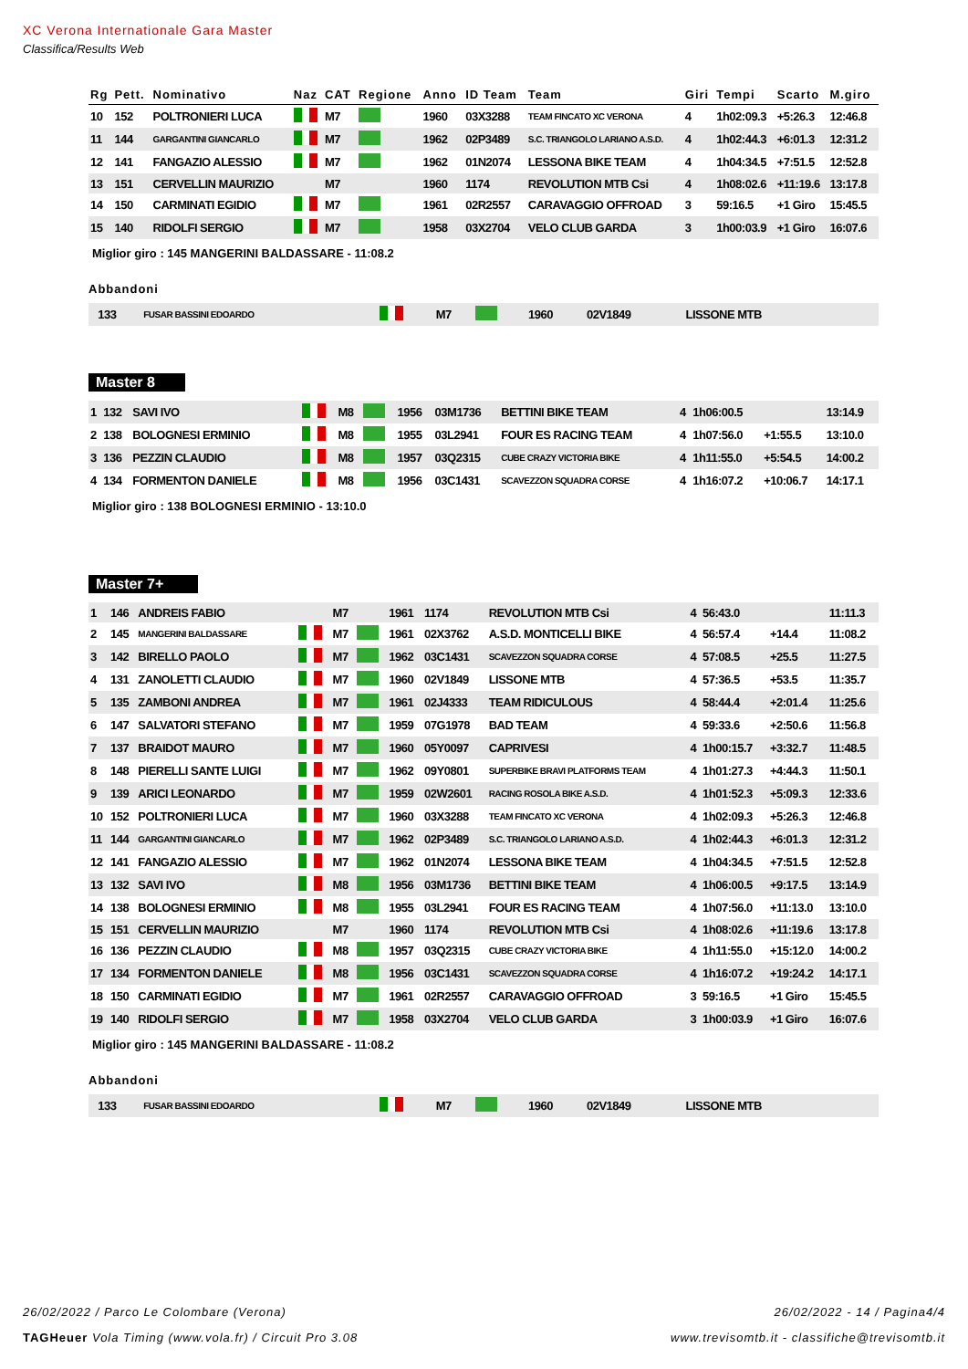XC Verona Internationale Gara Master
Classifica/Results Web
| Rg | Pett. | Nominativo | Naz | CAT | Regione | Anno | ID Team | Team | Giri | Tempi | Scarto | M.giro |
| --- | --- | --- | --- | --- | --- | --- | --- | --- | --- | --- | --- | --- |
| 10 | 152 | POLTRONIERI LUCA | | M7 | | 1960 | 03X3288 | TEAM FINCATO XC VERONA | 4 | 1h02:09.3 | +5:26.3 | 12:46.8 |
| 11 | 144 | GARGANTINI GIANCARLO | | M7 | | 1962 | 02P3489 | S.C. TRIANGOLO LARIANO A.S.D. | 4 | 1h02:44.3 | +6:01.3 | 12:31.2 |
| 12 | 141 | FANGAZIO ALESSIO | | M7 | | 1962 | 01N2074 | LESSONA BIKE TEAM | 4 | 1h04:34.5 | +7:51.5 | 12:52.8 |
| 13 | 151 | CERVELLIN MAURIZIO | | M7 | | 1960 | 1174 | REVOLUTION MTB Csi | 4 | 1h08:02.6 | +11:19.6 | 13:17.8 |
| 14 | 150 | CARMINATI EGIDIO | | M7 | | 1961 | 02R2557 | CARAVAGGIO OFFROAD | 3 | 59:16.5 | +1 Giro | 15:45.5 |
| 15 | 140 | RIDOLFI SERGIO | | M7 | | 1958 | 03X2704 | VELO CLUB GARDA | 3 | 1h00:03.9 | +1 Giro | 16:07.6 |
Miglior giro : 145 MANGERINI BALDASSARE - 11:08.2
Abbandoni
| | 133 | FUSAR BASSINI EDOARDO | | M7 | | 1960 | 02V1849 | LISSONE MTB | | | | |
Master 8
| 1 | 132 | SAVI IVO | | M8 | | 1956 | 03M1736 | BETTINI BIKE TEAM | 4 | 1h06:00.5 | | 13:14.9 |
| 2 | 138 | BOLOGNESI ERMINIO | | M8 | | 1955 | 03L2941 | FOUR ES RACING TEAM | 4 | 1h07:56.0 | +1:55.5 | 13:10.0 |
| 3 | 136 | PEZZIN CLAUDIO | | M8 | | 1957 | 03Q2315 | CUBE CRAZY VICTORIA BIKE | 4 | 1h11:55.0 | +5:54.5 | 14:00.2 |
| 4 | 134 | FORMENTON DANIELE | | M8 | | 1956 | 03C1431 | SCAVEZZON SQUADRA CORSE | 4 | 1h16:07.2 | +10:06.7 | 14:17.1 |
Miglior giro : 138 BOLOGNESI ERMINIO - 13:10.0
Master 7+
| 1 | 146 | ANDREIS FABIO | | M7 | | 1961 | 1174 | REVOLUTION MTB Csi | 4 | 56:43.0 | | 11:11.3 |
| 2 | 145 | MANGERINI BALDASSARE | | M7 | | 1961 | 02X3762 | A.S.D. MONTICELLI BIKE | 4 | 56:57.4 | +14.4 | 11:08.2 |
| 3 | 142 | BIRELLO PAOLO | | M7 | | 1962 | 03C1431 | SCAVEZZON SQUADRA CORSE | 4 | 57:08.5 | +25.5 | 11:27.5 |
| 4 | 131 | ZANOLETTI CLAUDIO | | M7 | | 1960 | 02V1849 | LISSONE MTB | 4 | 57:36.5 | +53.5 | 11:35.7 |
| 5 | 135 | ZAMBONI ANDREA | | M7 | | 1961 | 02J4333 | TEAM RIDICULOUS | 4 | 58:44.4 | +2:01.4 | 11:25.6 |
| 6 | 147 | SALVATORI STEFANO | | M7 | | 1959 | 07G1978 | BAD TEAM | 4 | 59:33.6 | +2:50.6 | 11:56.8 |
| 7 | 137 | BRAIDOT MAURO | | M7 | | 1960 | 05Y0097 | CAPRIVESI | 4 | 1h00:15.7 | +3:32.7 | 11:48.5 |
| 8 | 148 | PIERELLI SANTE LUIGI | | M7 | | 1962 | 09Y0801 | SUPERBIKE BRAVI PLATFORMS TEAM | 4 | 1h01:27.3 | +4:44.3 | 11:50.1 |
| 9 | 139 | ARICI LEONARDO | | M7 | | 1959 | 02W2601 | RACING ROSOLA BIKE A.S.D. | 4 | 1h01:52.3 | +5:09.3 | 12:33.6 |
| 10 | 152 | POLTRONIERI LUCA | | M7 | | 1960 | 03X3288 | TEAM FINCATO XC VERONA | 4 | 1h02:09.3 | +5:26.3 | 12:46.8 |
| 11 | 144 | GARGANTINI GIANCARLO | | M7 | | 1962 | 02P3489 | S.C. TRIANGOLO LARIANO A.S.D. | 4 | 1h02:44.3 | +6:01.3 | 12:31.2 |
| 12 | 141 | FANGAZIO ALESSIO | | M7 | | 1962 | 01N2074 | LESSONA BIKE TEAM | 4 | 1h04:34.5 | +7:51.5 | 12:52.8 |
| 13 | 132 | SAVI IVO | | M8 | | 1956 | 03M1736 | BETTINI BIKE TEAM | 4 | 1h06:00.5 | +9:17.5 | 13:14.9 |
| 14 | 138 | BOLOGNESI ERMINIO | | M8 | | 1955 | 03L2941 | FOUR ES RACING TEAM | 4 | 1h07:56.0 | +11:13.0 | 13:10.0 |
| 15 | 151 | CERVELLIN MAURIZIO | | M7 | | 1960 | 1174 | REVOLUTION MTB Csi | 4 | 1h08:02.6 | +11:19.6 | 13:17.8 |
| 16 | 136 | PEZZIN CLAUDIO | | M8 | | 1957 | 03Q2315 | CUBE CRAZY VICTORIA BIKE | 4 | 1h11:55.0 | +15:12.0 | 14:00.2 |
| 17 | 134 | FORMENTON DANIELE | | M8 | | 1956 | 03C1431 | SCAVEZZON SQUADRA CORSE | 4 | 1h16:07.2 | +19:24.2 | 14:17.1 |
| 18 | 150 | CARMINATI EGIDIO | | M7 | | 1961 | 02R2557 | CARAVAGGIO OFFROAD | 3 | 59:16.5 | +1 Giro | 15:45.5 |
| 19 | 140 | RIDOLFI SERGIO | | M7 | | 1958 | 03X2704 | VELO CLUB GARDA | 3 | 1h00:03.9 | +1 Giro | 16:07.6 |
Miglior giro : 145 MANGERINI BALDASSARE - 11:08.2
Abbandoni
| | 133 | FUSAR BASSINI EDOARDO | | M7 | | 1960 | 02V1849 | LISSONE MTB | | | | |
26/02/2022 / Parco Le Colombare (Verona) 26/02/2022 - 14 / Pagina4/4
TAGHeuer Vola Timing (www.vola.fr) / Circuit Pro 3.08 www.trevisomtb.it - classifiche@trevisomtb.it